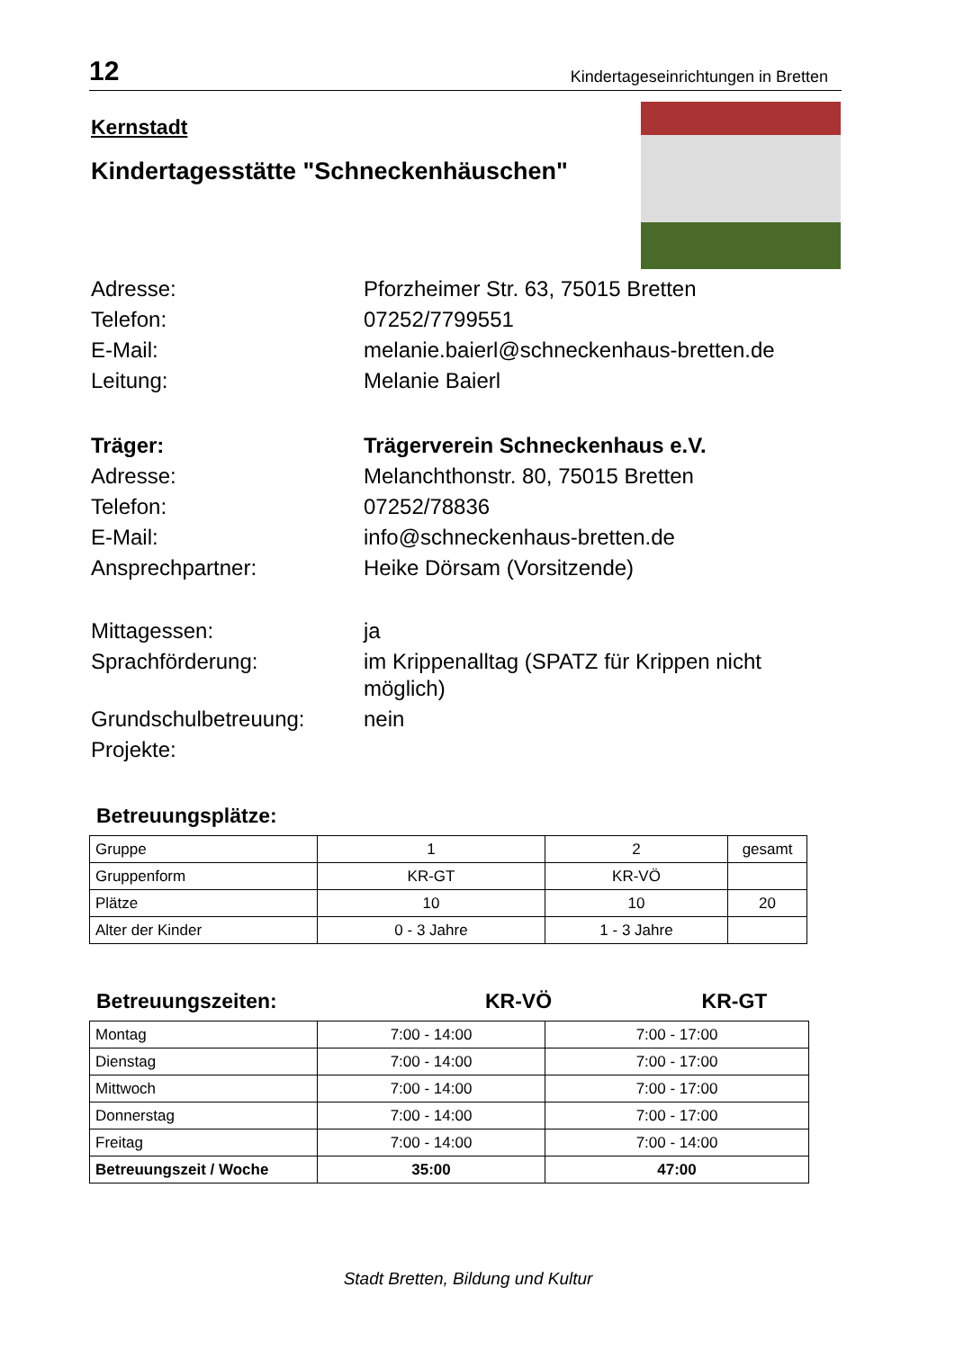12 Kindertageseinrichtungen in Bretten
Kernstadt
Kindertagesstätte "Schneckenhäuschen"
Adresse:
Pforzheimer Str. 63, 75015 Bretten
Telefon:
07252/7799551
E-Mail:
melanie.baierl@schneckenhaus-bretten.de
Leitung:
Melanie Baierl
Träger:
Trägerverein Schneckenhaus e.V.
Adresse:
Melanchthonstr. 80, 75015 Bretten
Telefon:
07252/78836
E-Mail:
info@schneckenhaus-bretten.de
Ansprechpartner:
Heike Dörsam (Vorsitzende)
Mittagessen:
ja
Sprachförderung:
im Krippenalltag (SPATZ für Krippen nicht möglich)
Grundschulbetreuung:
nein
Projekte:
Betreuungsplätze:
| Gruppe | 1 | 2 | gesamt |
| Gruppenform | KR-GT | KR-VÖ | |
| Plätze | 10 | 10 | 20 |
| Alter der Kinder | 0 - 3 Jahre | 1 - 3 Jahre | |
Betreuungszeiten: KR-VÖ KR-GT
| Montag | 7:00 - 14:00 | 7:00 - 17:00 |
| Dienstag | 7:00 - 14:00 | 7:00 - 17:00 |
| Mittwoch | 7:00 - 14:00 | 7:00 - 17:00 |
| Donnerstag | 7:00 - 14:00 | 7:00 - 17:00 |
| Freitag | 7:00 - 14:00 | 7:00 - 14:00 |
| Betreuungszeit / Woche | 35:00 | 47:00 |
Stadt Bretten, Bildung und Kultur